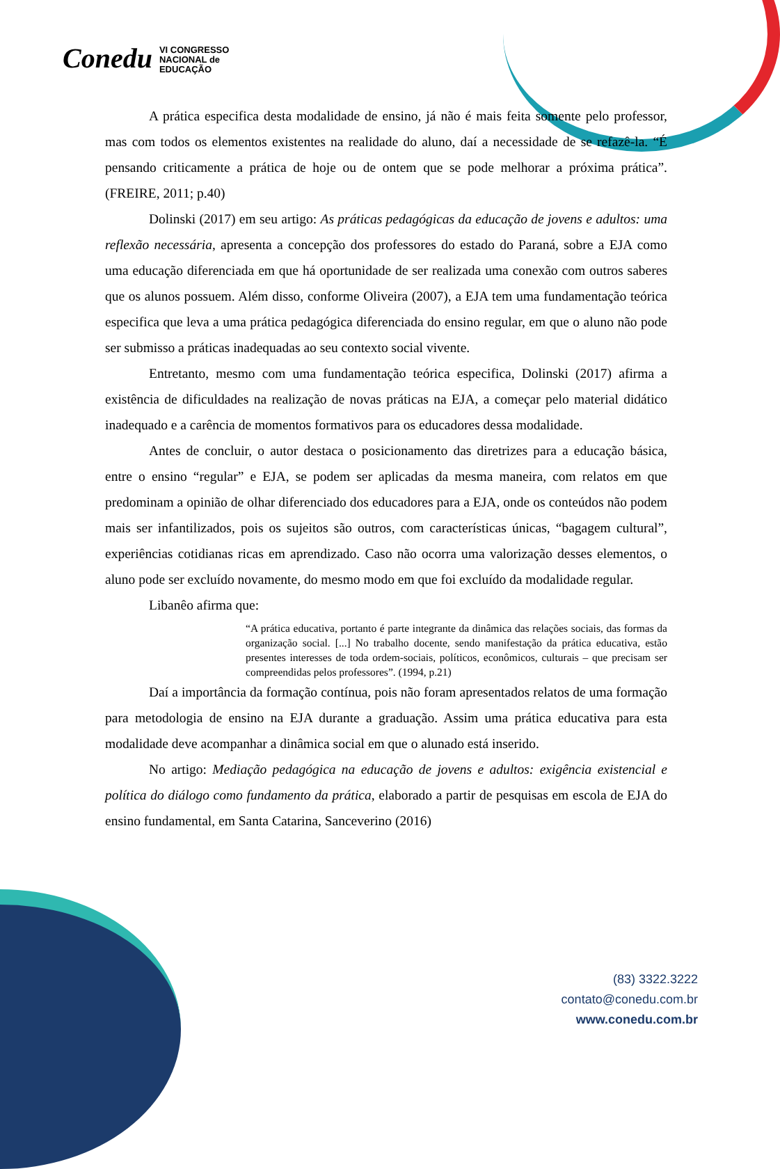Conedu VI CONGRESSO
NACIONAL de
EDUCAÇÃO
A prática especifica desta modalidade de ensino, já não é mais feita somente pelo professor, mas com todos os elementos existentes na realidade do aluno, daí a necessidade de se refazê-la. “É pensando criticamente a prática de hoje ou de ontem que se pode melhorar a próxima prática”. (FREIRE, 2011; p.40)
Dolinski (2017) em seu artigo: As práticas pedagógicas da educação de jovens e adultos: uma reflexão necessária, apresenta a concepção dos professores do estado do Paraná, sobre a EJA como uma educação diferenciada em que há oportunidade de ser realizada uma conexão com outros saberes que os alunos possuem. Além disso, conforme Oliveira (2007), a EJA tem uma fundamentação teórica especifica que leva a uma prática pedagógica diferenciada do ensino regular, em que o aluno não pode ser submisso a práticas inadequadas ao seu contexto social vivente.
Entretanto, mesmo com uma fundamentação teórica especifica, Dolinski (2017) afirma a existência de dificuldades na realização de novas práticas na EJA, a começar pelo material didático inadequado e a carência de momentos formativos para os educadores dessa modalidade.
Antes de concluir, o autor destaca o posicionamento das diretrizes para a educação básica, entre o ensino “regular” e EJA, se podem ser aplicadas da mesma maneira, com relatos em que predominam a opinião de olhar diferenciado dos educadores para a EJA, onde os conteúdos não podem mais ser infantilizados, pois os sujeitos são outros, com características únicas, “bagagem cultural”, experiências cotidianas ricas em aprendizado. Caso não ocorra uma valorização desses elementos, o aluno pode ser excluído novamente, do mesmo modo em que foi excluído da modalidade regular.
Libanêo afirma que:
“A prática educativa, portanto é parte integrante da dinâmica das relações sociais, das formas da organização social. [...] No trabalho docente, sendo manifestação da prática educativa, estão presentes interesses de toda ordem-sociais, políticos, econômicos, culturais – que precisam ser compreendidas pelos professores”. (1994, p.21)
Daí a importância da formação contínua, pois não foram apresentados relatos de uma formação para metodologia de ensino na EJA durante a graduação. Assim uma prática educativa para esta modalidade deve acompanhar a dinâmica social em que o alunado está inserido.
No artigo: Mediação pedagógica na educação de jovens e adultos: exigência existencial e política do diálogo como fundamento da prática, elaborado a partir de pesquisas em escola de EJA do ensino fundamental, em Santa Catarina, Sanceverino (2016)
(83) 3322.3222
contato@conedu.com.br
www.conedu.com.br